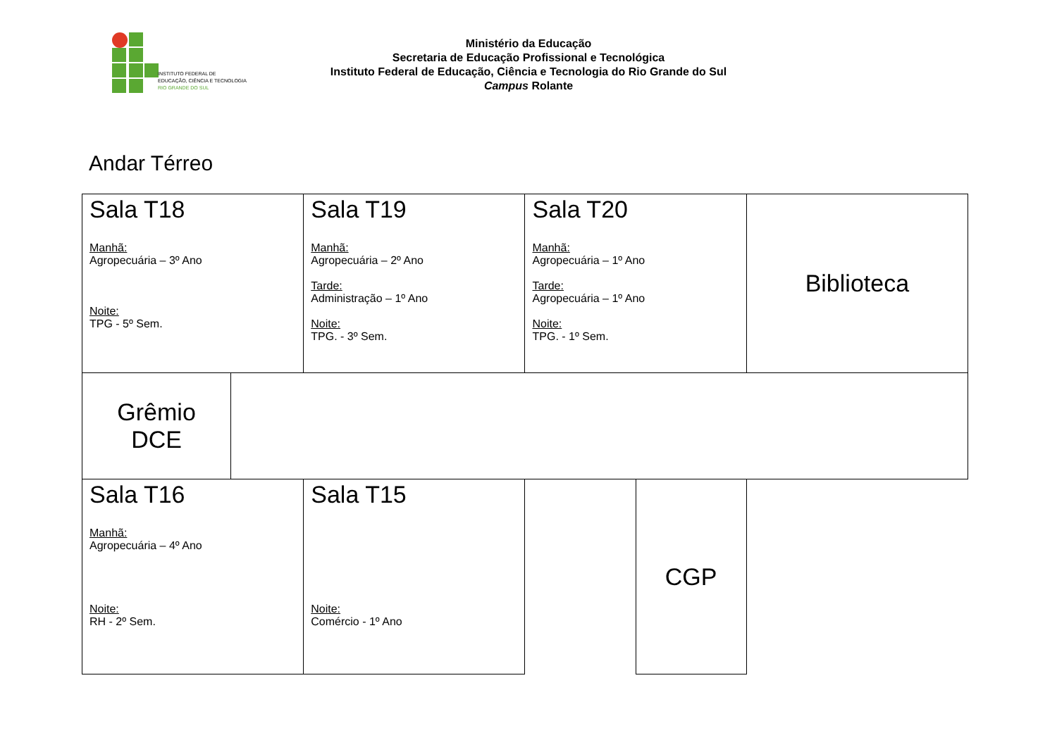INSTITUTO FEDERAL DE
EDUCAÇÃO, CIÊNCIA E TECNOLOGIA
RIO GRANDE DO SUL
Ministério da Educação
Secretaria de Educação Profissional e Tecnológica
Instituto Federal de Educação, Ciência e Tecnologia do Rio Grande do Sul
Campus Rolante
Andar Térreo
| Sala T18 Manhã: Agropecuária – 3º Ano Noite: TPG - 5º Sem. | | Sala T19 Manhã: Agropecuária – 2º Ano Tarde: Administração – 1º Ano Noite: TPG. - 3º Sem. | Sala T20 Manhã: Agropecuária – 1º Ano Tarde: Agropecuária – 1º Ano Noite: TPG. - 1º Sem. | | Biblioteca |
| Grêmio DCE | | | | | |
| Sala T16 Manhã: Agropecuária – 4º Ano Noite: RH - 2º Sem. | | Sala T15 Noite: Comércio - 1º Ano | | CGP | |